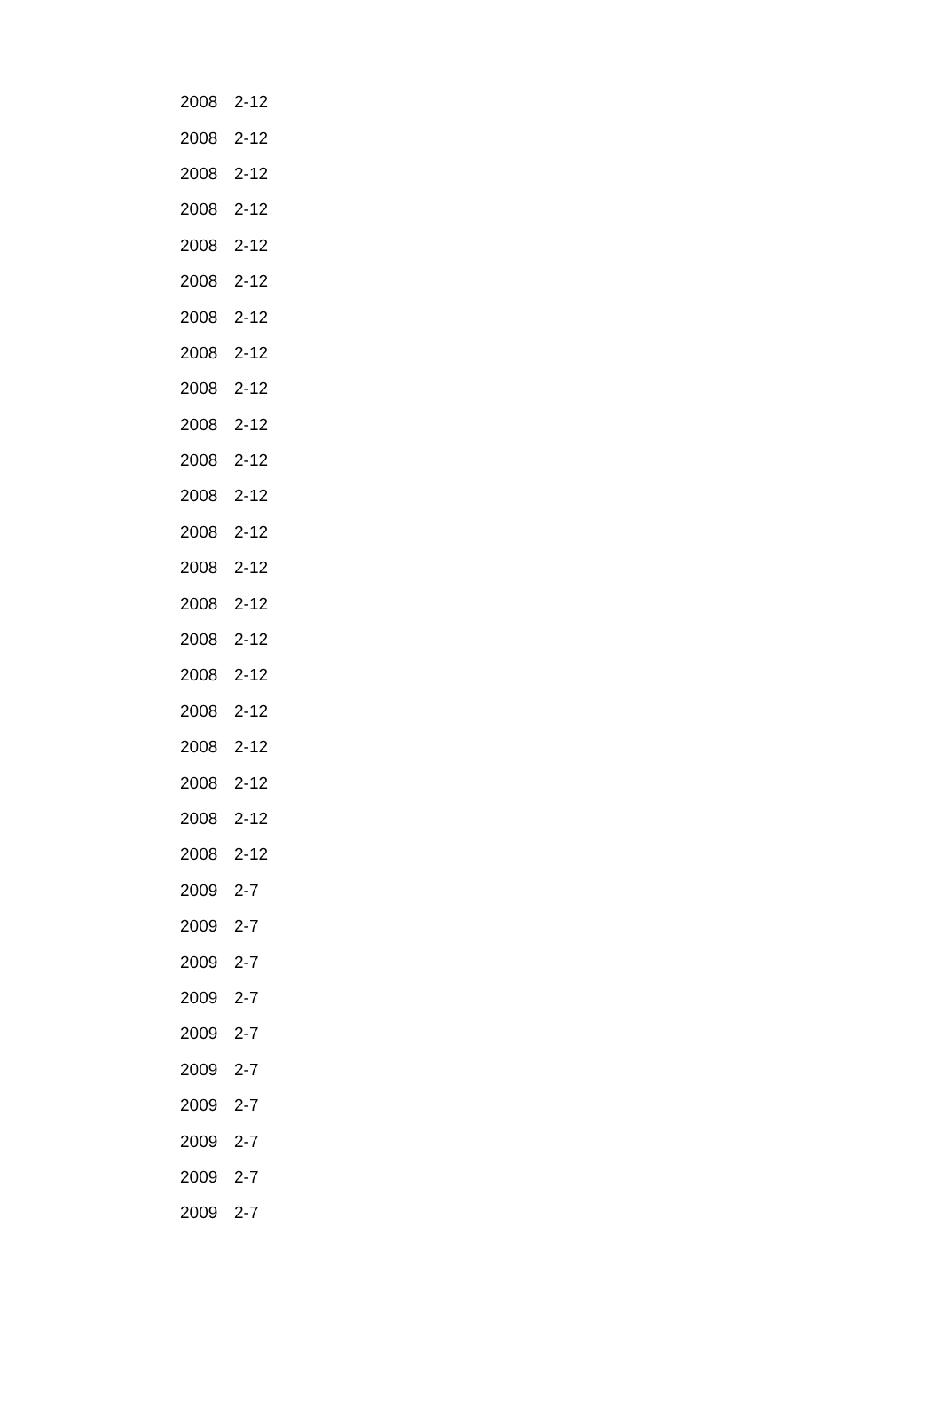| 2008 | 2-12 |
| 2008 | 2-12 |
| 2008 | 2-12 |
| 2008 | 2-12 |
| 2008 | 2-12 |
| 2008 | 2-12 |
| 2008 | 2-12 |
| 2008 | 2-12 |
| 2008 | 2-12 |
| 2008 | 2-12 |
| 2008 | 2-12 |
| 2008 | 2-12 |
| 2008 | 2-12 |
| 2008 | 2-12 |
| 2008 | 2-12 |
| 2008 | 2-12 |
| 2008 | 2-12 |
| 2008 | 2-12 |
| 2008 | 2-12 |
| 2008 | 2-12 |
| 2008 | 2-12 |
| 2008 | 2-12 |
| 2009 | 2-7 |
| 2009 | 2-7 |
| 2009 | 2-7 |
| 2009 | 2-7 |
| 2009 | 2-7 |
| 2009 | 2-7 |
| 2009 | 2-7 |
| 2009 | 2-7 |
| 2009 | 2-7 |
| 2009 | 2-7 |